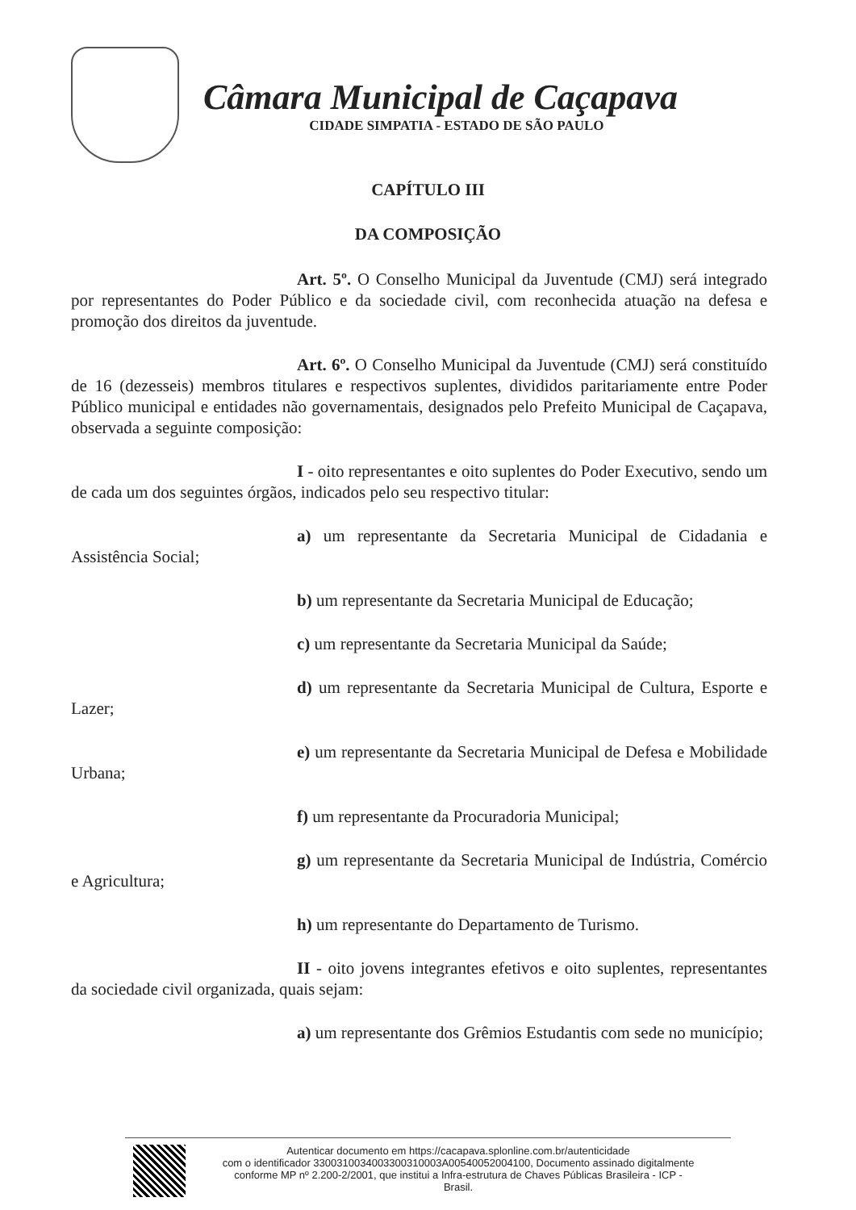Câmara Municipal de Caçapava
CIDADE SIMPATIA - ESTADO DE SÃO PAULO
CAPÍTULO III
DA COMPOSIÇÃO
Art. 5º. O Conselho Municipal da Juventude (CMJ) será integrado por representantes do Poder Público e da sociedade civil, com reconhecida atuação na defesa e promoção dos direitos da juventude.
Art. 6º. O Conselho Municipal da Juventude (CMJ) será constituído de 16 (dezesseis) membros titulares e respectivos suplentes, divididos paritariamente entre Poder Público municipal e entidades não governamentais, designados pelo Prefeito Municipal de Caçapava, observada a seguinte composição:
I - oito representantes e oito suplentes do Poder Executivo, sendo um de cada um dos seguintes órgãos, indicados pelo seu respectivo titular:
a) um representante da Secretaria Municipal de Cidadania e Assistência Social;
b) um representante da Secretaria Municipal de Educação;
c) um representante da Secretaria Municipal da Saúde;
d) um representante da Secretaria Municipal de Cultura, Esporte e Lazer;
e) um representante da Secretaria Municipal de Defesa e Mobilidade Urbana;
f) um representante da Procuradoria Municipal;
g) um representante da Secretaria Municipal de Indústria, Comércio e Agricultura;
h) um representante do Departamento de Turismo.
II - oito jovens integrantes efetivos e oito suplentes, representantes da sociedade civil organizada, quais sejam:
a) um representante dos Grêmios Estudantis com sede no município;
Autenticar documento em https://cacapava.splonline.com.br/autenticidade
com o identificador 3300310034003300310003A00540052004100, Documento assinado digitalmente
conforme MP nº 2.200-2/2001, que institui a Infra-estrutura de Chaves Públicas Brasileira - ICP -
Brasil.